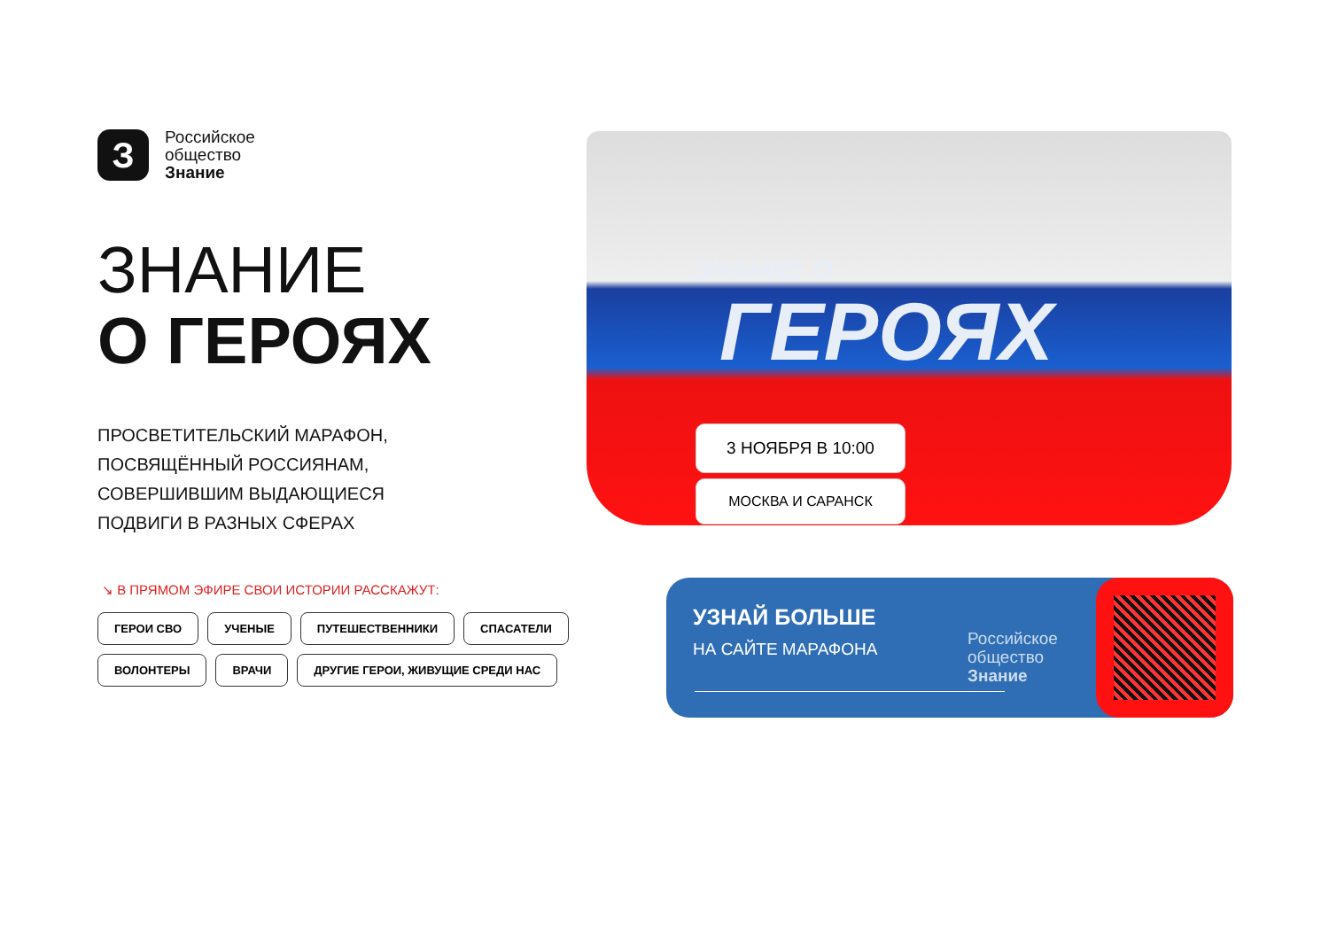З
Российское
общество
Знание
ЗНАНИЕ
О ГЕРОЯХ
ПРОСВЕТИТЕЛЬСКИЙ МАРАФОН,
ПОСВЯЩЁННЫЙ РОССИЯНАМ,
СОВЕРШИВШИМ ВЫДАЮЩИЕСЯ
ПОДВИГИ В РАЗНЫХ СФЕРАХ
↘ В ПРЯМОМ ЭФИРЕ СВОИ ИСТОРИИ РАССКАЖУТ:
ГЕРОИ СВО УЧЕНЫЕ ПУТЕШЕСТВЕННИКИ СПАСАТЕЛИ ВОЛОНТЕРЫ ВРАЧИ ДРУГИЕ ГЕРОИ, ЖИВУЩИЕ СРЕДИ НАС
ЗНАНИЕ О
ГЕРОЯХ
3 НОЯБРЯ В 10:00
МОСКВА И САРАНСК
УЗНАЙ БОЛЬШЕ
НА САЙТЕ МАРАФОНА
Российское
общество
Знание